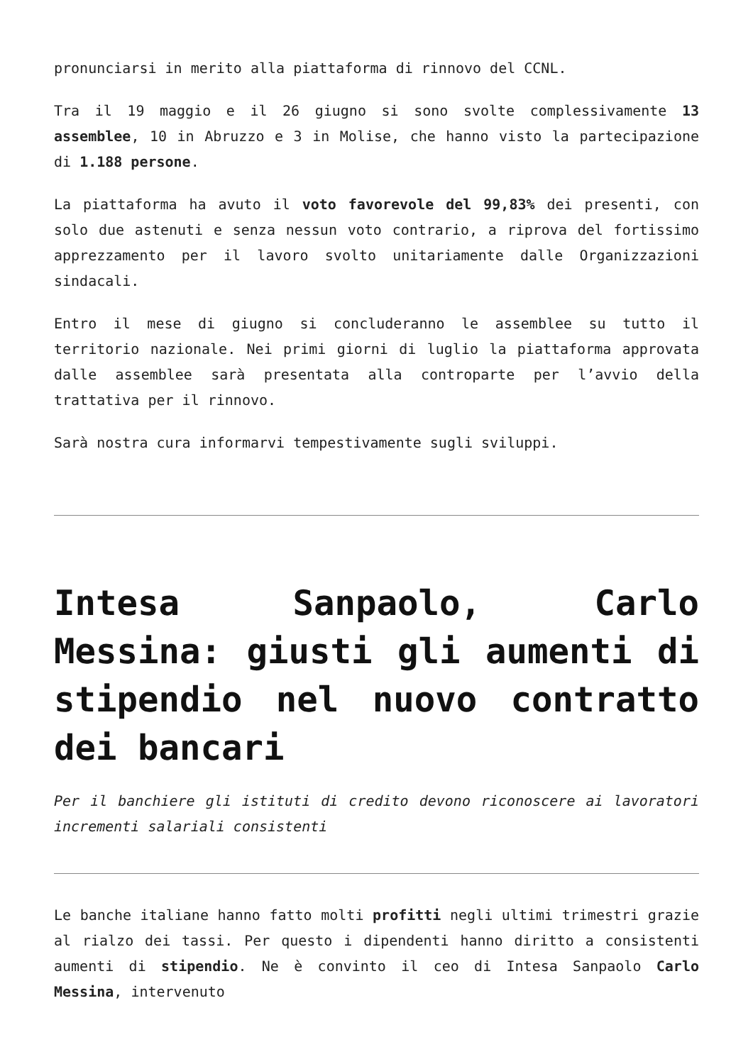pronunciarsi in merito alla piattaforma di rinnovo del CCNL.
Tra il 19 maggio e il 26 giugno si sono svolte complessivamente 13 assemblee, 10 in Abruzzo e 3 in Molise, che hanno visto la partecipazione di 1.188 persone.
La piattaforma ha avuto il voto favorevole del 99,83% dei presenti, con solo due astenuti e senza nessun voto contrario, a riprova del fortissimo apprezzamento per il lavoro svolto unitariamente dalle Organizzazioni sindacali.
Entro il mese di giugno si concluderanno le assemblee su tutto il territorio nazionale. Nei primi giorni di luglio la piattaforma approvata dalle assemblee sarà presentata alla controparte per l’avvio della trattativa per il rinnovo.
Sarà nostra cura informarvi tempestivamente sugli sviluppi.
Intesa Sanpaolo, Carlo Messina: giusti gli aumenti di stipendio nel nuovo contratto dei bancari
Per il banchiere gli istituti di credito devono riconoscere ai lavoratori incrementi salariali consistenti
Le banche italiane hanno fatto molti profitti negli ultimi trimestri grazie al rialzo dei tassi. Per questo i dipendenti hanno diritto a consistenti aumenti di stipendio. Ne è convinto il ceo di Intesa Sanpaolo Carlo Messina, intervenuto